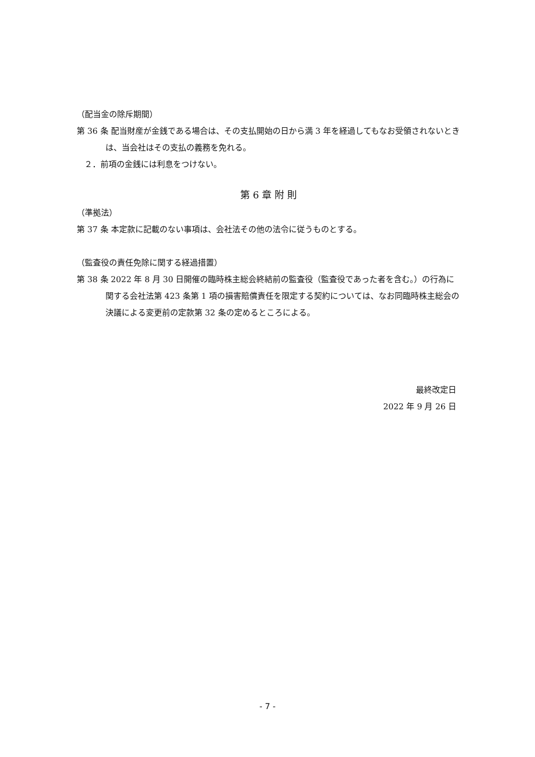（配当金の除斥期間）
第 36 条 配当財産が金銭である場合は、その支払開始の日から満 3 年を経過してもなお受領されないときは、当会社はその支払の義務を免れる。
２．前項の金銭には利息をつけない。
第 6 章 附 則
（準拠法）
第 37 条 本定款に記載のない事項は、会社法その他の法令に従うものとする。
（監査役の責任免除に関する経過措置）
第 38 条 2022 年 8 月 30 日開催の臨時株主総会終結前の監査役（監査役であった者を含む。）の行為に関する会社法第 423 条第 1 項の損害賠償責任を限定する契約については、なお同臨時株主総会の決議による変更前の定款第 32 条の定めるところによる。
最終改定日
2022 年 9 月 26 日
- 7 -